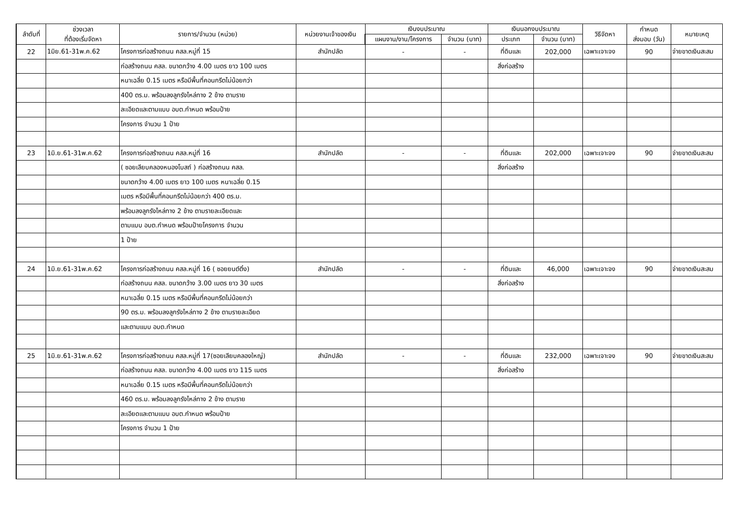| ลำดับที่ | ช่วงเวลา ที่ต้องเริ่มจัดหา | รายการ/จำนวน (หน่วย) | หน่วยงานเจ้าของเงิน | เงินงบประมาณ | | เงินนอกงบประมาณ | | วิธีจัดหา | กำหนด ส่งมอบ (วัน) | หมายเหตุ |
| --- | --- | --- | --- | --- | --- | --- | --- | --- | --- | --- |
| | | | | แผนงาน/งาน/โครงการ | จำนวน (บาท) | ประเภท | จำนวน (บาท) | | | |
| 22 | 1มิย.61-31พ.ค.62 | โครงการก่อสร้างถนน คสล.หมู่ที่ 15 | สำนักปลัด | - | - | ที่ดินและ | 202,000 | เฉพาะเจาะจง | 90 | จ่ายขาดเงินสะสม |
| | | ก่อสร้างถนน คสล. ขนาดกว้าง 4.00 เมตร ยาว 100 เมตร | | | | สิ่งก่อสร้าง | | | | |
| | | หนาเฉลี่ย 0.15 เมตร หรือมีพื้นที่คอนกรีตไม่น้อยกว่า | | | | | | | | |
| | | 400 ตร.ม. พร้อมลงลูกรังไหล่ทาง 2 ข้าง ตามราย | | | | | | | | |
| | | ละเอียดและตามแบบ อบต.กำหนด พร้อมป้าย | | | | | | | | |
| | | โครงการ จำนวน 1 ป้าย | | | | | | | | |
| 23 | 1มิ.ย.61-31พ.ค.62 | โครงการก่อสร้างถนน คสล.หมู่ที่ 16 | สำนักปลัด | - | - | ที่ดินและ | 202,000 | เฉพาะเจาะจง | 90 | จ่ายขาดเงินสะสม |
| | | ( ซอยเลียบคลองหนองโบสถ์ ) ก่อสร้างถนน คสล. | | | | สิ่งก่อสร้าง | | | | |
| | | ขนาดกว้าง 4.00 เมตร ยาว 100 เมตร หนาเฉลี่ย 0.15 | | | | | | | | |
| | | เมตร หรือมีพื้นที่คอนกรีตไม่น้อยกว่า 400 ตร.ม. | | | | | | | | |
| | | พร้อมลงลูกรังไหล่ทาง 2 ข้าง ตามรายละเอียดและ | | | | | | | | |
| | | ตามแบบ อบต.กำหนด พร้อมป้ายโครงการ จำนวน | | | | | | | | |
| | | 1 ป้าย | | | | | | | | |
| 24 | 1มิ.ย.61-31พ.ค.62 | โครงการก่อสร้างถนน คสล.หมู่ที่ 16 ( ซอยยนต์ติ๋ง) | สำนักปลัด | - | - | ที่ดินและ | 46,000 | เฉพาะเจาะจง | 90 | จ่ายขาดเงินสะสม |
| | | ก่อสร้างถนน คสล. ขนาดกว้าง 3.00 เมตร ยาว 30 เมตร | | | | สิ่งก่อสร้าง | | | | |
| | | หนาเฉลี่ย 0.15 เมตร หรือมีพื้นที่คอนกรีตไม่น้อยกว่า | | | | | | | | |
| | | 90 ตร.ม. พร้อมลงลูกรังไหล่ทาง 2 ข้าง ตามรายละเอียด | | | | | | | | |
| | | และตามแบบ อบต.กำหนด | | | | | | | | |
| 25 | 1มิ.ย.61-31พ.ค.62 | โครงการก่อสร้างถนน คสล.หมู่ที่ 17(ซอยเลียบคลองใหญ่) | สำนักปลัด | - | - | ที่ดินและ | 232,000 | เฉพาะเจาะจง | 90 | จ่ายขาดเงินสะสม |
| | | ก่อสร้างถนน คสล. ขนาดกว้าง 4.00 เมตร ยาว 115 เมตร | | | | สิ่งก่อสร้าง | | | | |
| | | หนาเฉลี่ย 0.15 เมตร หรือมีพื้นที่คอนกรีตไม่น้อยกว่า | | | | | | | | |
| | | 460 ตร.ม. พร้อมลงลูกรังไหล่ทาง 2 ข้าง ตามราย | | | | | | | | |
| | | ละเอียดและตามแบบ อบต.กำหนด พร้อมป้าย | | | | | | | | |
| | | โครงการ จำนวน 1 ป้าย | | | | | | | | |